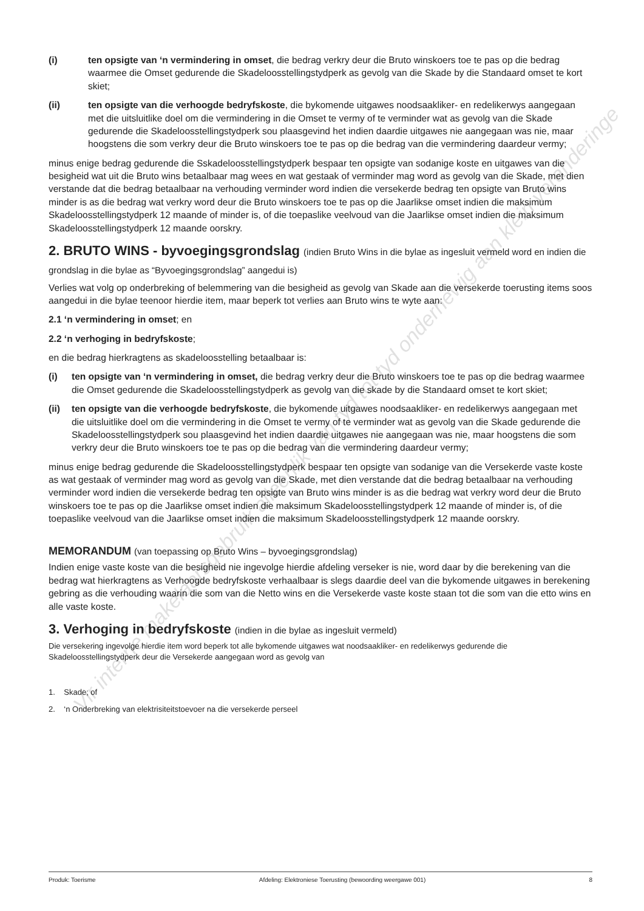(i) ten opsigte van ‘n vermindering in omset, die bedrag verkry deur die Bruto winskoers toe te pas op die bedrag waarmee die Omset gedurende die Skadeloosstellingstydperk as gevolg van die Skade by die Standaard omset te kort skiet;
(ii) ten opsigte van die verhoogde bedryfskoste, die bykomende uitgawes noodsaakliker- en redelikerwys aangegaan met die uitsluitlike doel om die vermindering in die Omset te vermy of te verminder wat as gevolg van die Skade gedurende die Skadeloosstellingstydperk sou plaasgevind het indien daardie uitgawes nie aangegaan was nie, maar hoogstens die som verkry deur die Bruto winskoers toe te pas op die bedrag van die vermindering daardeur vermy;
minus enige bedrag gedurende die Sskadeloosstellingstydperk bespaar ten opsigte van sodanige koste en uitgawes van die besigheid wat uit die Bruto wins betaalbaar mag wees en wat gestaak of verminder mag word as gevolg van die Skade, met dien verstande dat die bedrag betaalbaar na verhouding verminder word indien die versekerde bedrag ten opsigte van Bruto wins minder is as die bedrag wat verkry word deur die Bruto winskoers toe te pas op die Jaarlikse omset indien die maksimum Skadeloosstellingstydperk 12 maande of minder is, of die toepaslike veelvoud van die Jaarlikse omset indien die maksimum Skadeloosstellingstydperk 12 maande oorskry.
2. BRUTO WINS - byvoegingsgrondslag (indien Bruto Wins in die bylae as ingesluit vermeld word en indien die grondslag in die bylae as “Byvoegingsgrondslag” aangedui is)
Verlies wat volg op onderbreking of belemmering van die besigheid as gevolg van Skade aan die versekerde toerusting items soos aangedui in die bylae teenoor hierdie item, maar beperk tot verlies aan Bruto wins te wyte aan:
2.1 ‘n vermindering in omset; en
2.2 ‘n verhoging in bedryfskoste;
en die bedrag hierkragtens as skadeloosstelling betaalbaar is:
(i) ten opsigte van ‘n vermindering in omset, die bedrag verkry deur die Bruto winskoers toe te pas op die bedrag waarmee die Omset gedurende die Skadeloosstellingstydperk as gevolg van die skade by die Standaard omset te kort skiet;
(ii) ten opsigte van die verhoogde bedryfskoste, die bykomende uitgawes noodsaakliker- en redelikerwys aangegaan met die uitsluitlike doel om die vermindering in die Omset te vermy of te verminder wat as gevolg van die Skade gedurende die Skadeloosstellingstydperk sou plaasgevind het indien daardie uitgawes nie aangegaan was nie, maar hoogstens die som verkry deur die Bruto winskoers toe te pas op die bedrag van die vermindering daardeur vermy;
minus enige bedrag gedurende die Skadeloosstellingstydperk bespaar ten opsigte van sodanige van die Versekerde vaste koste as wat gestaak of verminder mag word as gevolg van die Skade, met dien verstande dat die bedrag betaalbaar na verhouding verminder word indien die versekerde bedrag ten opsigte van Bruto wins minder is as die bedrag wat verkry word deur die Bruto winskoers toe te pas op die Jaarlikse omset indien die maksimum Skadeloosstellingstydperk 12 maande of minder is, of die toepaslike veelvoud van die Jaarlikse omset indien die maksimum Skadeloosstellingstydperk 12 maande oorskry.
MEMORANDUM (van toepassing op Bruto Wins – byvoegingsgrondslag)
Indien enige vaste koste van die besigheid nie ingevolge hierdie afdeling verseker is nie, word daar by die berekening van die bedrag wat hierkragtens as Verhoogde bedryfskoste verhaalbaar is slegs daardie deel van die bykomende uitgawes in berekening gebring as die verhouding waarin die som van die Netto wins en die Versekerde vaste koste staan tot die som van die etto wins en alle vaste koste.
3. Verhoging in bedryfskoste (indien in die bylae as ingesluit vermeld)
Die versekering ingevolge hierdie item word beperk tot alle bykomende uitgawes wat noodsaakliker- en redelikerwys gedurende die Skadeloosstellingstydperk deur die Versekerde aangegaan word as gevolg van
1. Skade; of
2. ‘n Onderbreking van elektrisiteitstoevoer na die versekerde perseel
Vir interne makelaarsgebruik alleenlik van tyd tot tyd onderhewig aan klein veranderinge
Produk: Toerisme Afdeling: Elektroniese Toerusting (bewoording weergawe 001) 8